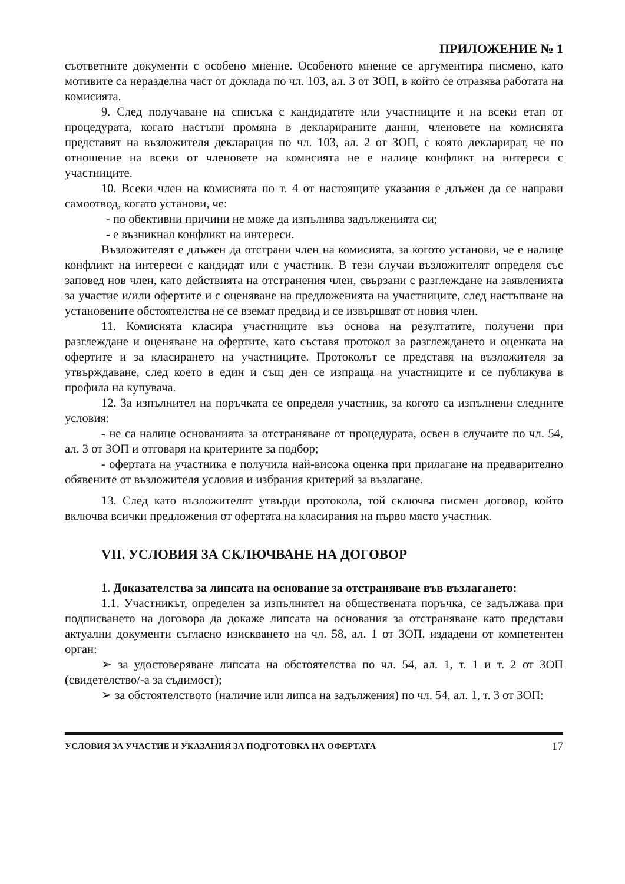ПРИЛОЖЕНИЕ № 1
съответните документи с особено мнение. Особеното мнение се аргументира писмено, като мотивите са неразделна част от доклада по чл. 103, ал. 3 от ЗОП, в който се отразява работата на комисията.
9. След получаване на списъка с кандидатите или участниците и на всеки етап от процедурата, когато настъпи промяна в декларираните данни, членовете на комисията представят на възложителя декларация по чл. 103, ал. 2 от ЗОП, с която декларират, че по отношение на всеки от членовете на комисията не е налице конфликт на интереси с участниците.
10. Всеки член на комисията по т. 4 от настоящите указания е длъжен да се направи самоотвод, когато установи, че:
- по обективни причини не може да изпълнява задълженията си;
- е възникнал конфликт на интереси.
Възложителят е длъжен да отстрани член на комисията, за когото установи, че е налице конфликт на интереси с кандидат или с участник. В тези случаи възложителят определя със заповед нов член, като действията на отстранения член, свързани с разглеждане на заявленията за участие и/или офертите и с оценяване на предложенията на участниците, след настъпване на установените обстоятелства не се вземат предвид и се извършват от новия член.
11. Комисията класира участниците въз основа на резултатите, получени при разглеждане и оценяване на офертите, като съставя протокол за разглеждането и оценката на офертите и за класирането на участниците. Протоколът се представя на възложителя за утвърждаване, след което в един и същ ден се изпраща на участниците и се публикува в профила на купувача.
12. За изпълнител на поръчката се определя участник, за когото са изпълнени следните условия:
- не са налице основанията за отстраняване от процедурата, освен в случаите по чл. 54, ал. 3 от ЗОП и отговаря на критериите за подбор;
- офертата на участника е получила най-висока оценка при прилагане на предварително обявените от възложителя условия и избрания критерий за възлагане.
13. След като възложителят утвърди протокола, той сключва писмен договор, който включва всички предложения от офертата на класирания на първо място участник.
VII. УСЛОВИЯ ЗА СКЛЮЧВАНЕ НА ДОГОВОР
1. Доказателства за липсата на основание за отстраняване във възлагането:
1.1. Участникът, определен за изпълнител на обществената поръчка, се задължава при подписването на договора да докаже липсата на основания за отстраняване като представи актуални документи съгласно изискването на чл. 58, ал. 1 от ЗОП, издадени от компетентен орган:
➢ за удостоверяване липсата на обстоятелства по чл. 54, ал. 1, т. 1 и т. 2 от ЗОП (свидетелство/-а за съдимост);
➢ за обстоятелството (наличие или липса на задължения) по чл. 54, ал. 1, т. 3 от ЗОП:
УСЛОВИЯ ЗА УЧАСТИЕ И УКАЗАНИЯ ЗА ПОДГОТОВКА НА ОФЕРТАТА 17